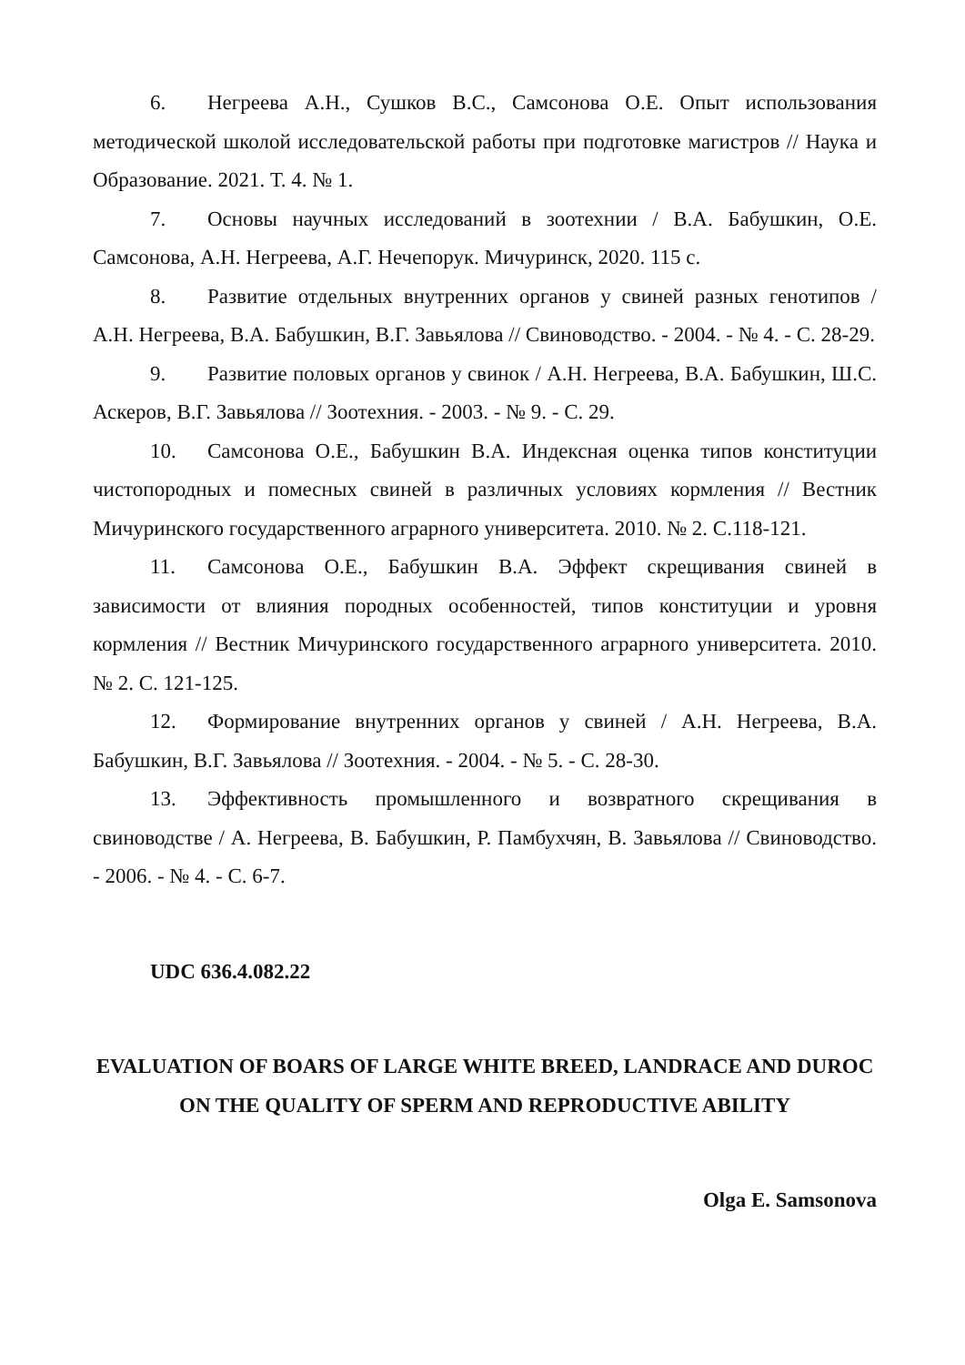6. Негреева А.Н., Сушков В.С., Самсонова О.Е. Опыт использования методической школой исследовательской работы при подготовке магистров // Наука и Образование. 2021. Т. 4. № 1.
7. Основы научных исследований в зоотехнии / В.А. Бабушкин, О.Е. Самсонова, А.Н. Негреева, А.Г. Нечепорук. Мичуринск, 2020. 115 с.
8. Развитие отдельных внутренних органов у свиней разных генотипов / А.Н. Негреева, В.А. Бабушкин, В.Г. Завьялова // Свиноводство. - 2004. - № 4. - С. 28-29.
9. Развитие половых органов у свинок / А.Н. Негреева, В.А. Бабушкин, Ш.С. Аскеров, В.Г. Завьялова // Зоотехния. - 2003. - № 9. - С. 29.
10. Самсонова О.Е., Бабушкин В.А. Индексная оценка типов конституции чистопородных и помесных свиней в различных условиях кормления // Вестник Мичуринского государственного аграрного университета. 2010. № 2. С.118-121.
11. Самсонова О.Е., Бабушкин В.А. Эффект скрещивания свиней в зависимости от влияния породных особенностей, типов конституции и уровня кормления // Вестник Мичуринского государственного аграрного университета. 2010. № 2. С. 121-125.
12. Формирование внутренних органов у свиней / А.Н. Негреева, В.А. Бабушкин, В.Г. Завьялова // Зоотехния. - 2004. - № 5. - С. 28-30.
13. Эффективность промышленного и возвратного скрещивания в свиноводстве / А. Негреева, В. Бабушкин, Р. Памбухчян, В. Завьялова // Свиноводство. - 2006. - № 4. - С. 6-7.
UDC 636.4.082.22
EVALUATION OF BOARS OF LARGE WHITE BREED, LANDRACE AND DUROC ON THE QUALITY OF SPERM AND REPRODUCTIVE ABILITY
Olga E. Samsonova